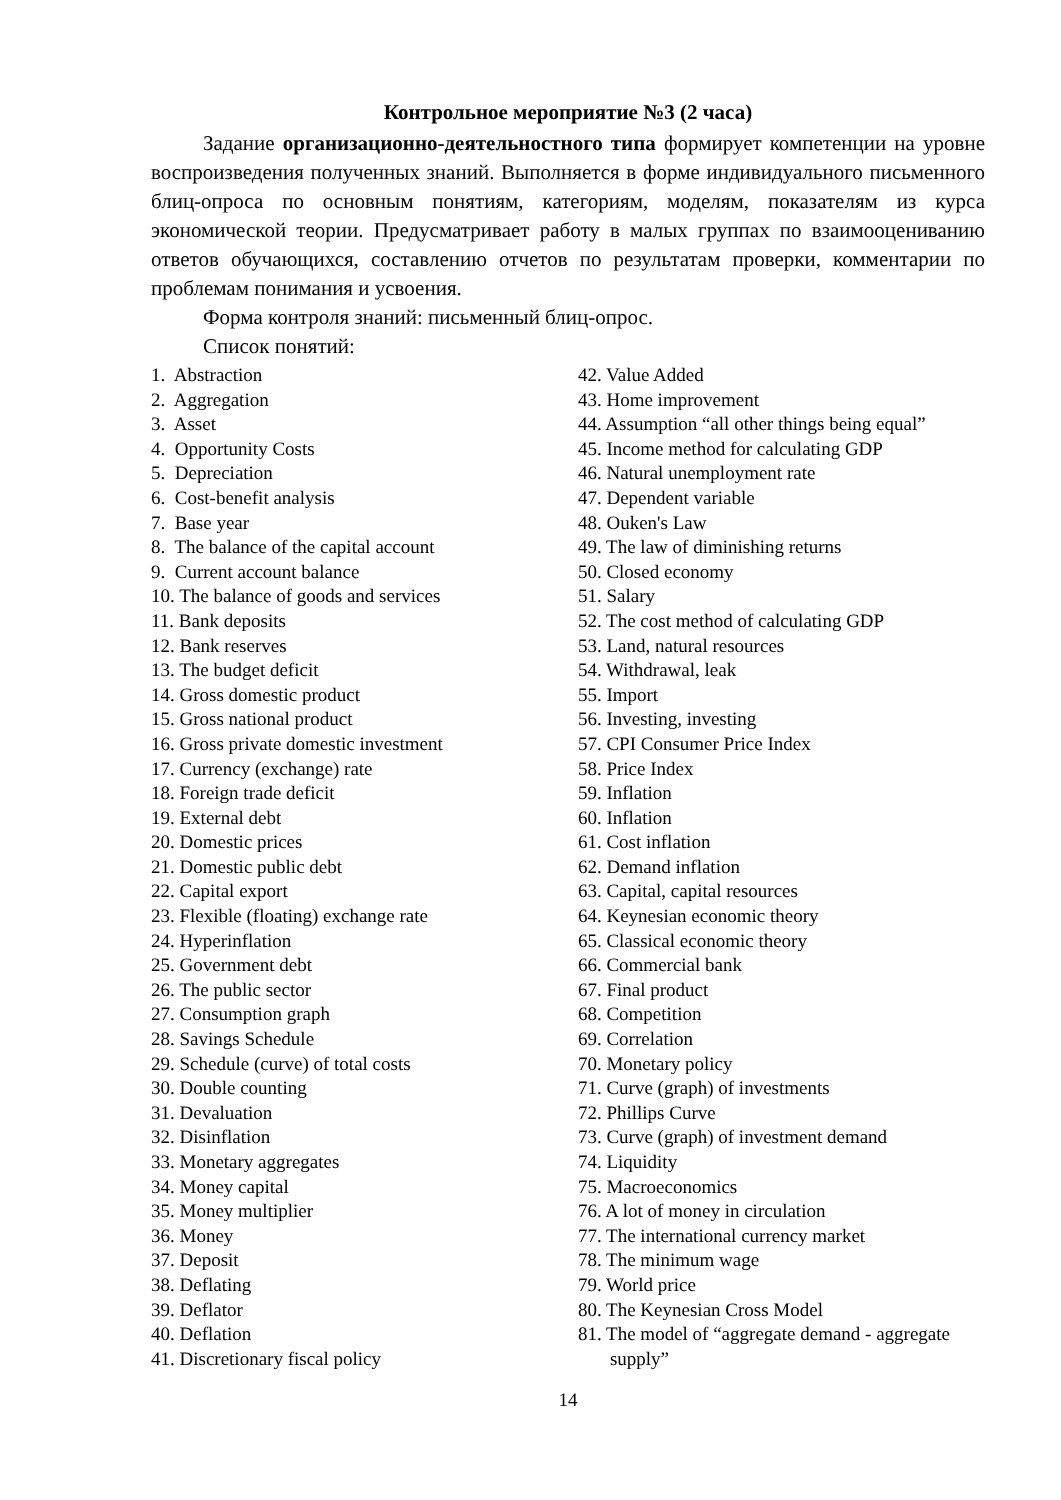Контрольное мероприятие №3 (2 часа)
Задание организационно-деятельностного типа формирует компетенции на уровне воспроизведения полученных знаний. Выполняется в форме индивидуального письменного блиц-опроса по основным понятиям, категориям, моделям, показателям из курса экономической теории. Предусматривает работу в малых группах по взаимооцениванию ответов обучающихся, составлению отчетов по результатам проверки, комментарии по проблемам понимания и усвоения.
Форма контроля знаний: письменный блиц-опрос.
Список понятий:
1. Abstraction
2. Aggregation
3. Asset
4. Opportunity Costs
5. Depreciation
6. Cost-benefit analysis
7. Base year
8. The balance of the capital account
9. Current account balance
10. The balance of goods and services
11. Bank deposits
12. Bank reserves
13. The budget deficit
14. Gross domestic product
15. Gross national product
16. Gross private domestic investment
17. Currency (exchange) rate
18. Foreign trade deficit
19. External debt
20. Domestic prices
21. Domestic public debt
22. Capital export
23. Flexible (floating) exchange rate
24. Hyperinflation
25. Government debt
26. The public sector
27. Consumption graph
28. Savings Schedule
29. Schedule (curve) of total costs
30. Double counting
31. Devaluation
32. Disinflation
33. Monetary aggregates
34. Money capital
35. Money multiplier
36. Money
37. Deposit
38. Deflating
39. Deflator
40. Deflation
41. Discretionary fiscal policy
42. Value Added
43. Home improvement
44. Assumption “all other things being equal”
45. Income method for calculating GDP
46. Natural unemployment rate
47. Dependent variable
48. Ouken's Law
49. The law of diminishing returns
50. Closed economy
51. Salary
52. The cost method of calculating GDP
53. Land, natural resources
54. Withdrawal, leak
55. Import
56. Investing, investing
57. CPI Consumer Price Index
58. Price Index
59. Inflation
60. Inflation
61. Cost inflation
62. Demand inflation
63. Capital, capital resources
64. Keynesian economic theory
65. Classical economic theory
66. Commercial bank
67. Final product
68. Competition
69. Correlation
70. Monetary policy
71. Curve (graph) of investments
72. Phillips Curve
73. Curve (graph) of investment demand
74. Liquidity
75. Macroeconomics
76. A lot of money in circulation
77. The international currency market
78. The minimum wage
79. World price
80. The Keynesian Cross Model
81. The model of “aggregate demand - aggregate supply”
14